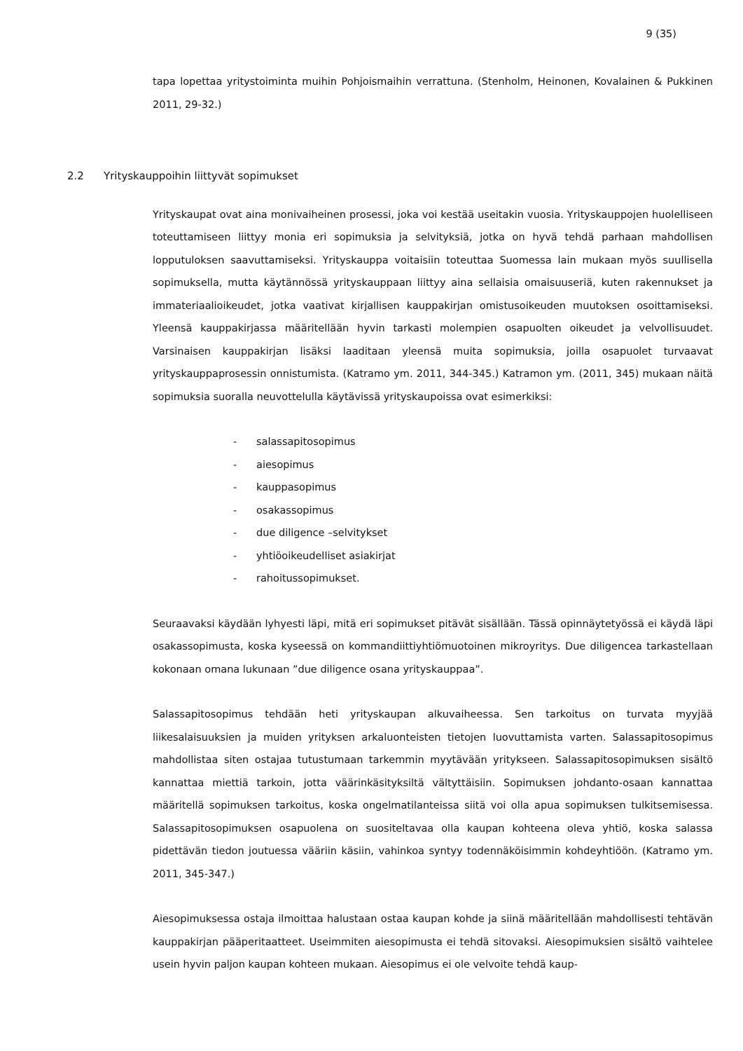9 (35)
tapa lopettaa yritystoiminta muihin Pohjoismaihin verrattuna. (Stenholm, Heinonen, Kovalainen & Pukkinen 2011, 29-32.)
2.2 Yrityskauppoihin liittyvät sopimukset
Yrityskaupat ovat aina monivaiheinen prosessi, joka voi kestää useitakin vuosia. Yrityskauppojen huolelliseen toteuttamiseen liittyy monia eri sopimuksia ja selvityksiä, jotka on hyvä tehdä parhaan mahdollisen lopputuloksen saavuttamiseksi. Yrityskauppa voitaisiin toteuttaa Suomessa lain mukaan myös suullisella sopimuksella, mutta käytännössä yrityskauppaan liittyy aina sellaisia omaisuuseriä, kuten rakennukset ja immateriaalioikeudet, jotka vaativat kirjallisen kauppakirjan omistusoikeuden muutoksen osoittamiseksi. Yleensä kauppakirjassa määritellään hyvin tarkasti molempien osapuolten oikeudet ja velvollisuudet. Varsinaisen kauppakirjan lisäksi laaditaan yleensä muita sopimuksia, joilla osapuolet turvaavat yrityskauppaprosessin onnistumista. (Katramo ym. 2011, 344-345.) Katramon ym. (2011, 345) mukaan näitä sopimuksia suoralla neuvottelulla käytävissä yrityskaupoissa ovat esimerkiksi:
- salassapitosopimus
- aiesopimus
- kauppasopimus
- osakassopimus
- due diligence –selvitykset
- yhtiöoikeudelliset asiakirjat
- rahoitussopimukset.
Seuraavaksi käydään lyhyesti läpi, mitä eri sopimukset pitävät sisällään. Tässä opinnäytetyössä ei käydä läpi osakassopimusta, koska kyseessä on kommandiittiyhtiömuotoinen mikroyritys. Due diligencea tarkastellaan kokonaan omana lukunaan ”due diligence osana yrityskauppaa”.
Salassapitosopimus tehdään heti yrityskaupan alkuvaiheessa. Sen tarkoitus on turvata myyjää liikesalaisuuksien ja muiden yrityksen arkaluonteisten tietojen luovuttamista varten. Salassapitosopimus mahdollistaa siten ostajaa tutustumaan tarkemmin myytävään yritykseen. Salassapitosopimuksen sisältö kannattaa miettiä tarkoin, jotta väärinkäsityksiltä vältyttäisiin. Sopimuksen johdanto-osaan kannattaa määritellä sopimuksen tarkoitus, koska ongelmatilanteissa siitä voi olla apua sopimuksen tulkitsemisessa. Salassapitosopimuksen osapuolena on suositeltavaa olla kaupan kohteena oleva yhtiö, koska salassa pidettävän tiedon joutuessa vääriin käsiin, vahinkoa syntyy todennäköisimmin kohdeyhtiöön. (Katramo ym. 2011, 345-347.)
Aiesopimuksessa ostaja ilmoittaa halustaan ostaa kaupan kohde ja siinä määritellään mahdollisesti tehtävän kauppakirjan pääperitaatteet. Useimmiten aiesopimusta ei tehdä sitovaksi. Aiesopimuksien sisältö vaihtelee usein hyvin paljon kaupan kohteen mukaan. Aiesopimus ei ole velvoite tehdä kaup-